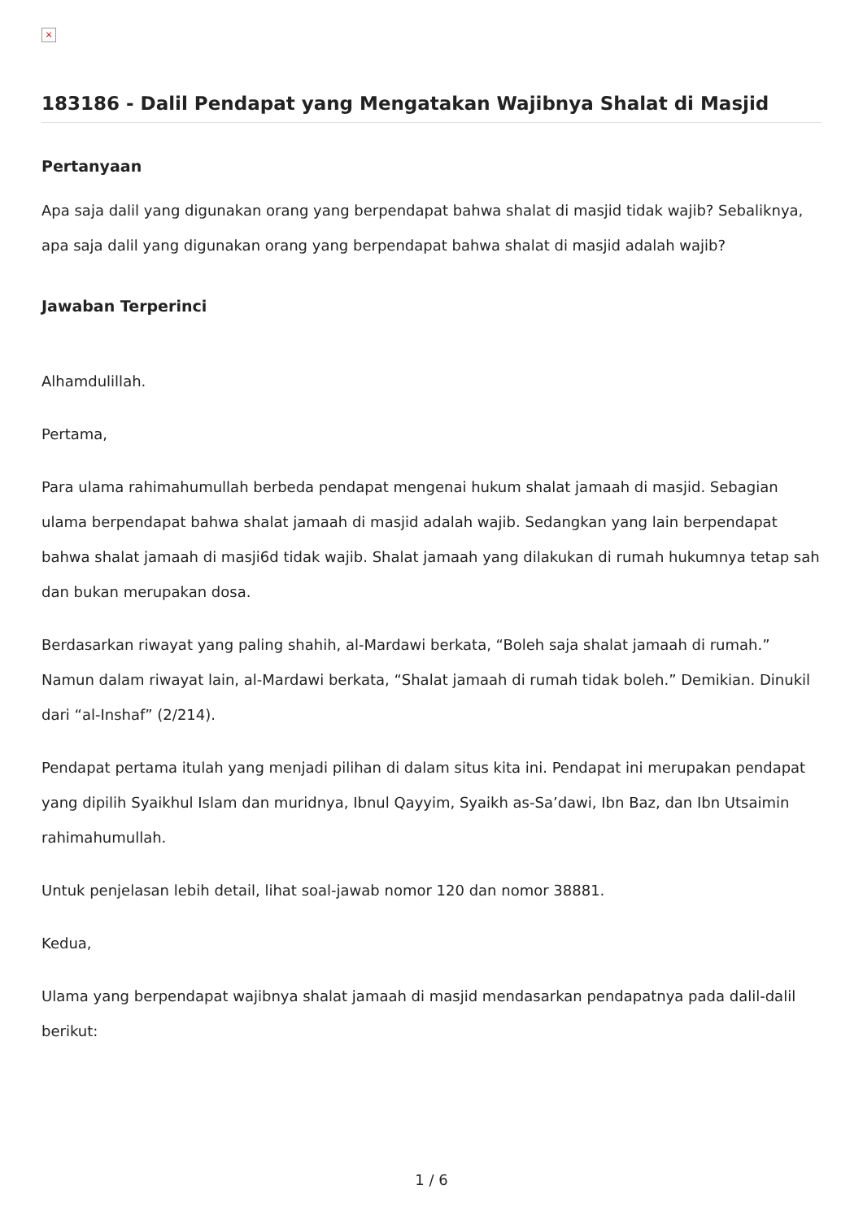×
183186 - Dalil Pendapat yang Mengatakan Wajibnya Shalat di Masjid
Pertanyaan
Apa saja dalil yang digunakan orang yang berpendapat bahwa shalat di masjid tidak wajib? Sebaliknya, apa saja dalil yang digunakan orang yang berpendapat bahwa shalat di masjid adalah wajib?
Jawaban Terperinci
Alhamdulillah.
Pertama,
Para ulama rahimahumullah berbeda pendapat mengenai hukum shalat jamaah di masjid. Sebagian ulama berpendapat bahwa shalat jamaah di masjid adalah wajib. Sedangkan yang lain berpendapat bahwa shalat jamaah di masji6d tidak wajib. Shalat jamaah yang dilakukan di rumah hukumnya tetap sah dan bukan merupakan dosa.
Berdasarkan riwayat yang paling shahih, al-Mardawi berkata, “Boleh saja shalat jamaah di rumah.” Namun dalam riwayat lain, al-Mardawi berkata, “Shalat jamaah di rumah tidak boleh.” Demikian. Dinukil dari “al-Inshaf” (2/214).
Pendapat pertama itulah yang menjadi pilihan di dalam situs kita ini. Pendapat ini merupakan pendapat yang dipilih Syaikhul Islam dan muridnya, Ibnul Qayyim, Syaikh as-Sa’dawi, Ibn Baz, dan Ibn Utsaimin rahimahumullah.
Untuk penjelasan lebih detail, lihat soal-jawab nomor 120 dan nomor 38881.
Kedua,
Ulama yang berpendapat wajibnya shalat jamaah di masjid mendasarkan pendapatnya pada dalil-dalil berikut:
1 / 6